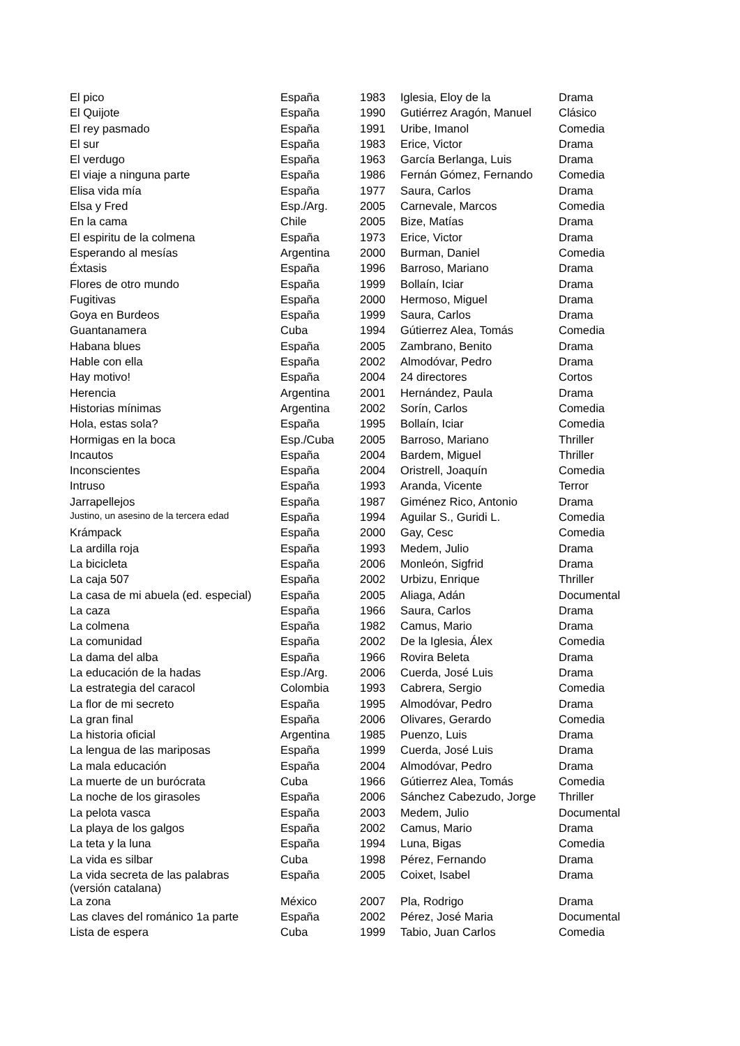| El pico | España | 1983 | Iglesia, Eloy de la | Drama |
| El Quijote | España | 1990 | Gutiérrez Aragón, Manuel | Clásico |
| El rey pasmado | España | 1991 | Uribe, Imanol | Comedia |
| El sur | España | 1983 | Erice, Victor | Drama |
| El verdugo | España | 1963 | García Berlanga, Luis | Drama |
| El viaje a ninguna parte | España | 1986 | Fernán Gómez, Fernando | Comedia |
| Elisa vida mía | España | 1977 | Saura, Carlos | Drama |
| Elsa y Fred | Esp./Arg. | 2005 | Carnevale, Marcos | Comedia |
| En la cama | Chile | 2005 | Bize, Matías | Drama |
| El espiritu de la colmena | España | 1973 | Erice, Victor | Drama |
| Esperando al mesías | Argentina | 2000 | Burman, Daniel | Comedia |
| Éxtasis | España | 1996 | Barroso, Mariano | Drama |
| Flores de otro mundo | España | 1999 | Bollaín, Iciar | Drama |
| Fugitivas | España | 2000 | Hermoso, Miguel | Drama |
| Goya en Burdeos | España | 1999 | Saura, Carlos | Drama |
| Guantanamera | Cuba | 1994 | Gútierrez Alea, Tomás | Comedia |
| Habana blues | España | 2005 | Zambrano, Benito | Drama |
| Hable con ella | España | 2002 | Almodóvar, Pedro | Drama |
| Hay motivo! | España | 2004 | 24 directores | Cortos |
| Herencia | Argentina | 2001 | Hernández, Paula | Drama |
| Historias mínimas | Argentina | 2002 | Sorín, Carlos | Comedia |
| Hola, estas sola? | España | 1995 | Bollaín, Iciar | Comedia |
| Hormigas en la boca | Esp./Cuba | 2005 | Barroso, Mariano | Thriller |
| Incautos | España | 2004 | Bardem, Miguel | Thriller |
| Inconscientes | España | 2004 | Oristrell, Joaquín | Comedia |
| Intruso | España | 1993 | Aranda, Vicente | Terror |
| Jarrapellejos | España | 1987 | Giménez Rico, Antonio | Drama |
| Justino, un asesino de la tercera edad | España | 1994 | Aguilar S., Guridi L. | Comedia |
| Krámpack | España | 2000 | Gay, Cesc | Comedia |
| La ardilla roja | España | 1993 | Medem, Julio | Drama |
| La bicicleta | España | 2006 | Monleón, Sigfrid | Drama |
| La caja 507 | España | 2002 | Urbizu, Enrique | Thriller |
| La casa de mi abuela (ed. especial) | España | 2005 | Aliaga, Adán | Documental |
| La caza | España | 1966 | Saura, Carlos | Drama |
| La colmena | España | 1982 | Camus, Mario | Drama |
| La comunidad | España | 2002 | De la Iglesia, Álex | Comedia |
| La dama del alba | España | 1966 | Rovira Beleta | Drama |
| La educación de la hadas | Esp./Arg. | 2006 | Cuerda, José Luis | Drama |
| La estrategia del caracol | Colombia | 1993 | Cabrera, Sergio | Comedia |
| La flor de mi secreto | España | 1995 | Almodóvar, Pedro | Drama |
| La gran final | España | 2006 | Olivares, Gerardo | Comedia |
| La historia oficial | Argentina | 1985 | Puenzo, Luis | Drama |
| La lengua de las mariposas | España | 1999 | Cuerda, José Luis | Drama |
| La mala educación | España | 2004 | Almodóvar, Pedro | Drama |
| La muerte de un burócrata | Cuba | 1966 | Gútierrez Alea, Tomás | Comedia |
| La noche de los girasoles | España | 2006 | Sánchez Cabezudo, Jorge | Thriller |
| La pelota vasca | España | 2003 | Medem, Julio | Documental |
| La playa de los galgos | España | 2002 | Camus, Mario | Drama |
| La teta y la luna | España | 1994 | Luna, Bigas | Comedia |
| La vida es silbar | Cuba | 1998 | Pérez, Fernando | Drama |
| La vida secreta de las palabras (versión catalana) | España | 2005 | Coixet, Isabel | Drama |
| La zona | México | 2007 | Pla, Rodrigo | Drama |
| Las claves del románico 1a parte | España | 2002 | Pérez, José Maria | Documental |
| Lista de espera | Cuba | 1999 | Tabio, Juan Carlos | Comedia |